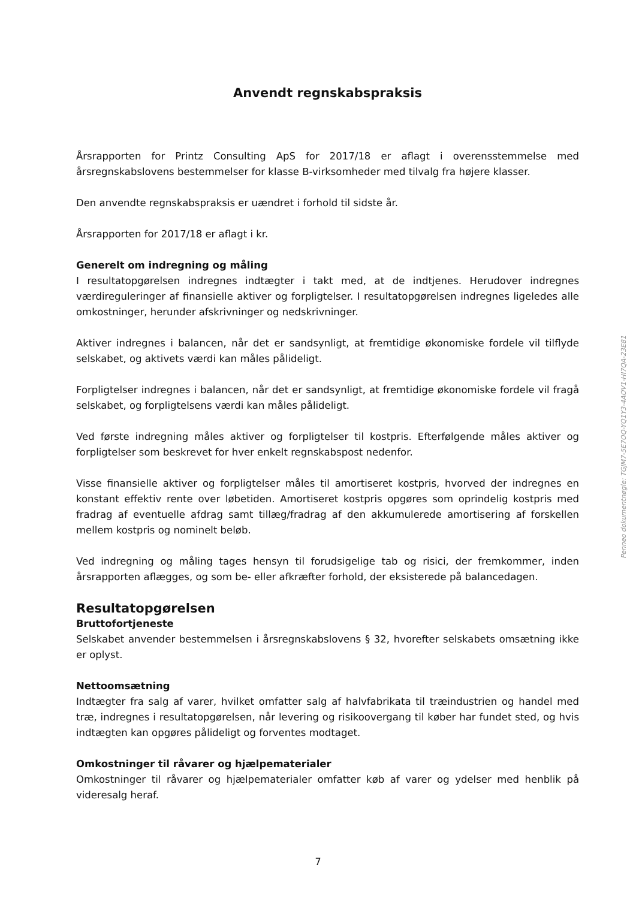Anvendt regnskabspraksis
Årsrapporten for Printz Consulting ApS for 2017/18 er aflagt i overensstemmelse med årsregnskabslovens bestemmelser for klasse B-virksomheder med tilvalg fra højere klasser.
Den anvendte regnskabspraksis er uændret i forhold til sidste år.
Årsrapporten for 2017/18 er aflagt i kr.
Generelt om indregning og måling
I resultatopgørelsen indregnes indtægter i takt med, at de indtjenes. Herudover indregnes værdireguleringer af finansielle aktiver og forpligtelser. I resultatopgørelsen indregnes ligeledes alle omkostninger, herunder afskrivninger og nedskrivninger.
Aktiver indregnes i balancen, når det er sandsynligt, at fremtidige økonomiske fordele vil tilflyde selskabet, og aktivets værdi kan måles pålideligt.
Forpligtelser indregnes i balancen, når det er sandsynligt, at fremtidige økonomiske fordele vil fragå selskabet, og forpligtelsens værdi kan måles pålideligt.
Ved første indregning måles aktiver og forpligtelser til kostpris. Efterfølgende måles aktiver og forpligtelser som beskrevet for hver enkelt regnskabspost nedenfor.
Visse finansielle aktiver og forpligtelser måles til amortiseret kostpris, hvorved der indregnes en konstant effektiv rente over løbetiden. Amortiseret kostpris opgøres som oprindelig kostpris med fradrag af eventuelle afdrag samt tillæg/fradrag af den akkumulerede amortisering af forskellen mellem kostpris og nominelt beløb.
Ved indregning og måling tages hensyn til forudsigelige tab og risici, der fremkommer, inden årsrapporten aflægges, og som be- eller afkræfter forhold, der eksisterede på balancedagen.
Resultatopgørelsen
Bruttofortjeneste
Selskabet anvender bestemmelsen i årsregnskabslovens § 32, hvorefter selskabets omsætning ikke er oplyst.
Nettoomsætning
Indtægter fra salg af varer, hvilket omfatter salg af halvfabrikata til træindustrien og handel med træ, indregnes i resultatopgørelsen, når levering og risikoovergang til køber har fundet sted, og hvis indtægten kan opgøres pålideligt og forventes modtaget.
Omkostninger til råvarer og hjælpematerialer
Omkostninger til råvarer og hjælpematerialer omfatter køb af varer og ydelser med henblik på videresalg heraf.
Penneo dokumentnøgle: TGJM7-5E7OQ-YQ1Y3-4AOV1-HI7QA-23E81
7